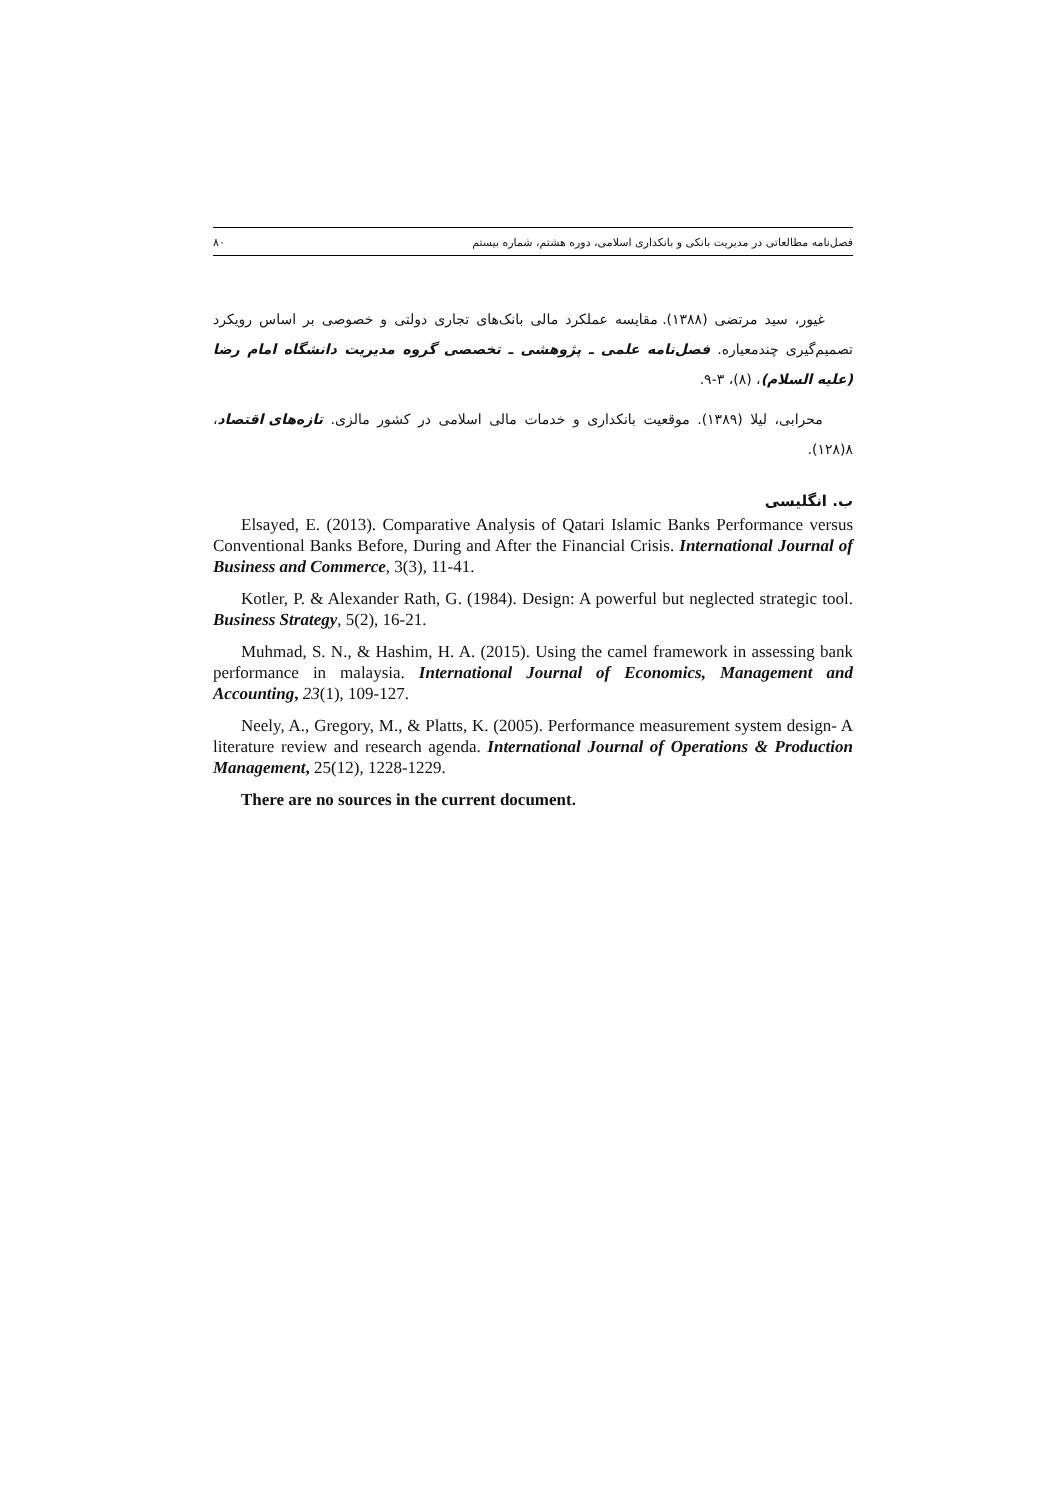فصل‌نامه مطالعاتی در مدیریت بانکی و بانکداری اسلامی، دوره هشتم، شماره بیستم ۸۰
غیور، سید مرتضی (۱۳۸۸). مقایسه عملکرد مالی بانک‌های تجاری دولتی و خصوصی بر اساس رویکرد تصمیم‌گیری چندمعیاره. فصل‌نامه علمی ـ پژوهشی ـ تخصصی گروه مدیریت دانشگاه امام رضا (علیه السلام)، (۸)، ۳-۹.
محرابی، لیلا (۱۳۸۹). موقعیت بانکداری و خدمات مالی اسلامی در کشور مالزی. تازه‌های اقتصاد، ۸(۱۲۸).
ب. انگلیسی
Elsayed, E. (2013). Comparative Analysis of Qatari Islamic Banks Performance versus Conventional Banks Before, During and After the Financial Crisis. International Journal of Business and Commerce, 3(3), 11-41.
Kotler, P. & Alexander Rath, G. (1984). Design: A powerful but neglected strategic tool. Business Strategy, 5(2), 16-21.
Muhmad, S. N., & Hashim, H. A. (2015). Using the camel framework in assessing bank performance in malaysia. International Journal of Economics, Management and Accounting, 23(1), 109-127.
Neely, A., Gregory, M., & Platts, K. (2005). Performance measurement system design- A literature review and research agenda. International Journal of Operations & Production Management, 25(12), 1228-1229.
There are no sources in the current document.